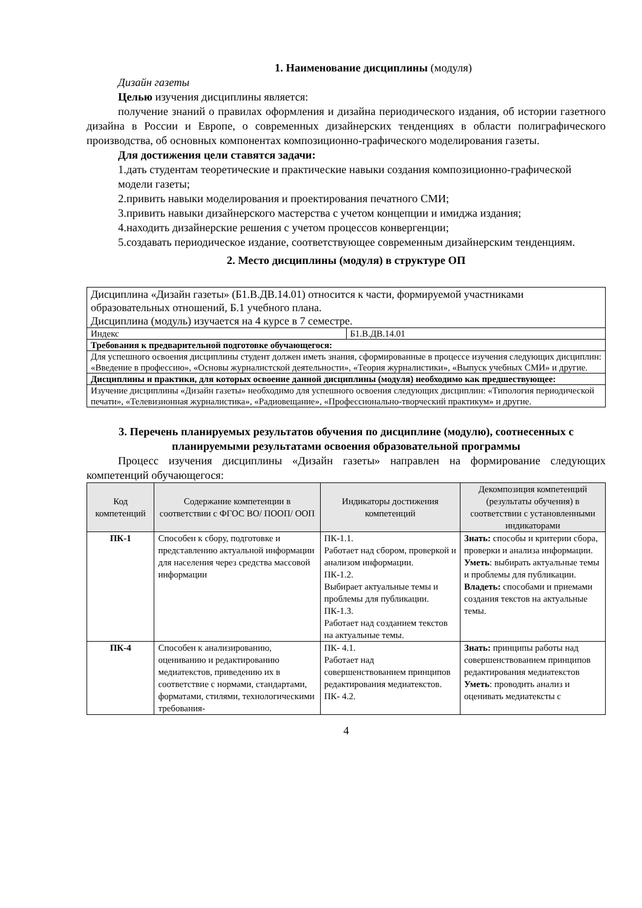1. Наименование дисциплины (модуля)
Дизайн газеты
Целью изучения дисциплины является:
получение знаний о правилах оформления и дизайна периодического издания, об истории газетного дизайна в России и Европе, о современных дизайнерских тенденциях в области полиграфического производства, об основных компонентах композиционно-графического моделирования газеты.
Для достижения цели ставятся задачи:
1.дать студентам теоретические и практические навыки создания композиционно-графической модели газеты;
2.привить навыки моделирования и проектирования печатного СМИ;
3.привить навыки дизайнерского мастерства с учетом концепции и имиджа издания;
4.находить дизайнерские решения с учетом процессов конвергенции;
5.создавать периодическое издание, соответствующее современным дизайнерским тенденциям.
2. Место дисциплины (модуля) в структуре ОП
| Дисциплина «Дизайн газеты» (Б1.В.ДВ.14.01) относится к части, формируемой участниками образовательных отношений, Б.1 учебного плана. Дисциплина (модуль) изучается на 4 курсе в 7 семестре. | |
| Индекс | Б1.В.ДВ.14.01 |
| Требования к предварительной подготовке обучающегося: | |
| Для успешного освоения дисциплины студент должен иметь знания, сформированные в процессе изучения следующих дисциплин: «Введение в профессию», «Основы журналистской деятельности», «Теория журналистики», «Выпуск учебных СМИ» и другие. | |
| Дисциплины и практики, для которых освоение данной дисциплины (модуля) необходимо как предшествующее: | |
| Изучение дисциплины «Дизайн газеты» необходимо для успешного освоения следующих дисциплин: «Типология периодической печати», «Телевизионная журналистика», «Радиовещание», «Профессионально-творческий практикум» и другие. | |
3. Перечень планируемых результатов обучения по дисциплине (модулю), соотнесенных с планируемыми результатами освоения образовательной программы
Процесс изучения дисциплины «Дизайн газеты» направлен на формирование следующих компетенций обучающегося:
| Код компетенций | Содержание компетенции в соответствии с ФГОС ВО/ ПООП/ ООП | Индикаторы достижения компетенций | Декомпозиция компетенций (результаты обучения) в соответствии с установленными индикаторами |
| --- | --- | --- | --- |
| ПК-1 | Способен к сбору, подготовке и представлению актуальной информации для населения через средства массовой информации | ПК-1.1. Работает над сбором, проверкой и анализом информации. ПК-1.2. Выбирает актуальные темы и проблемы для публикации. ПК-1.3. Работает над созданием текстов на актуальные темы. | Знать: способы и критерии сбора, проверки и анализа информации. Уметь : выбирать актуальные темы и проблемы для публикации. Владеть: способами и приемами создания текстов на актуальные темы. |
| ПК-4 | Способен к анализированию, оцениванию и редактированию медиатекстов, приведению их в соответствие с нормами, стандартами, форматами, стилями, технологическими требования- | ПК- 4.1. Работает над совершенствованием принципов редактирования медиатекстов. ПК- 4.2. | Знать: принципы работы над совершенствованием принципов редактирования медиатекстов Уметь : проводить анализ и оценивать медиатексты с |
4